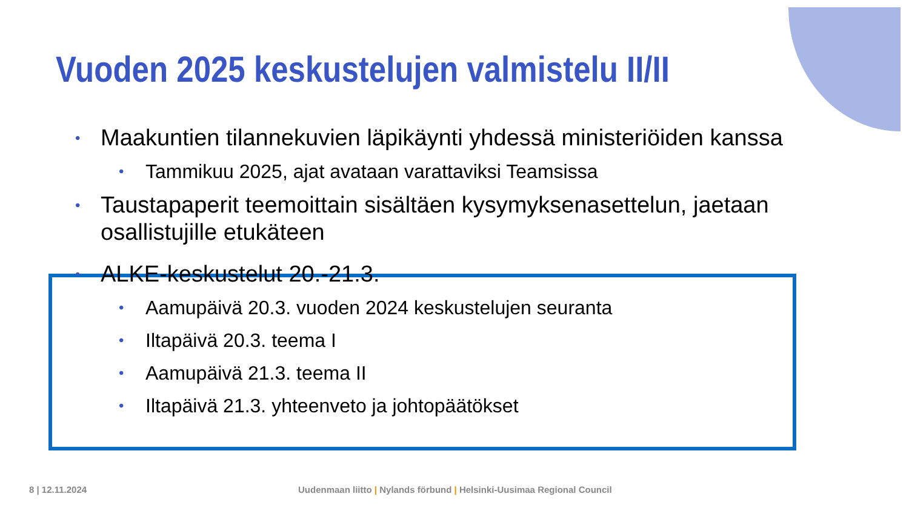Vuoden 2025 keskustelujen valmistelu II/II
• Maakuntien tilannekuvien läpikäynti yhdessä ministeriöiden kanssa
• Tammikuu 2025, ajat avataan varattaviksi Teamsissa
• Taustapaperit teemoittain sisältäen kysymyksenasettelun, jaetaan osallistujille etukäteen
• ALKE-keskustelut 20.-21.3.
• Aamupäivä 20.3. vuoden 2024 keskustelujen seuranta
• Iltapäivä 20.3. teema I
• Aamupäivä 21.3. teema II
• Iltapäivä 21.3. yhteenveto ja johtopäätökset
8 | 12.11.2024
Uudenmaan liitto | Nylands förbund | Helsinki-Uusimaa Regional Council